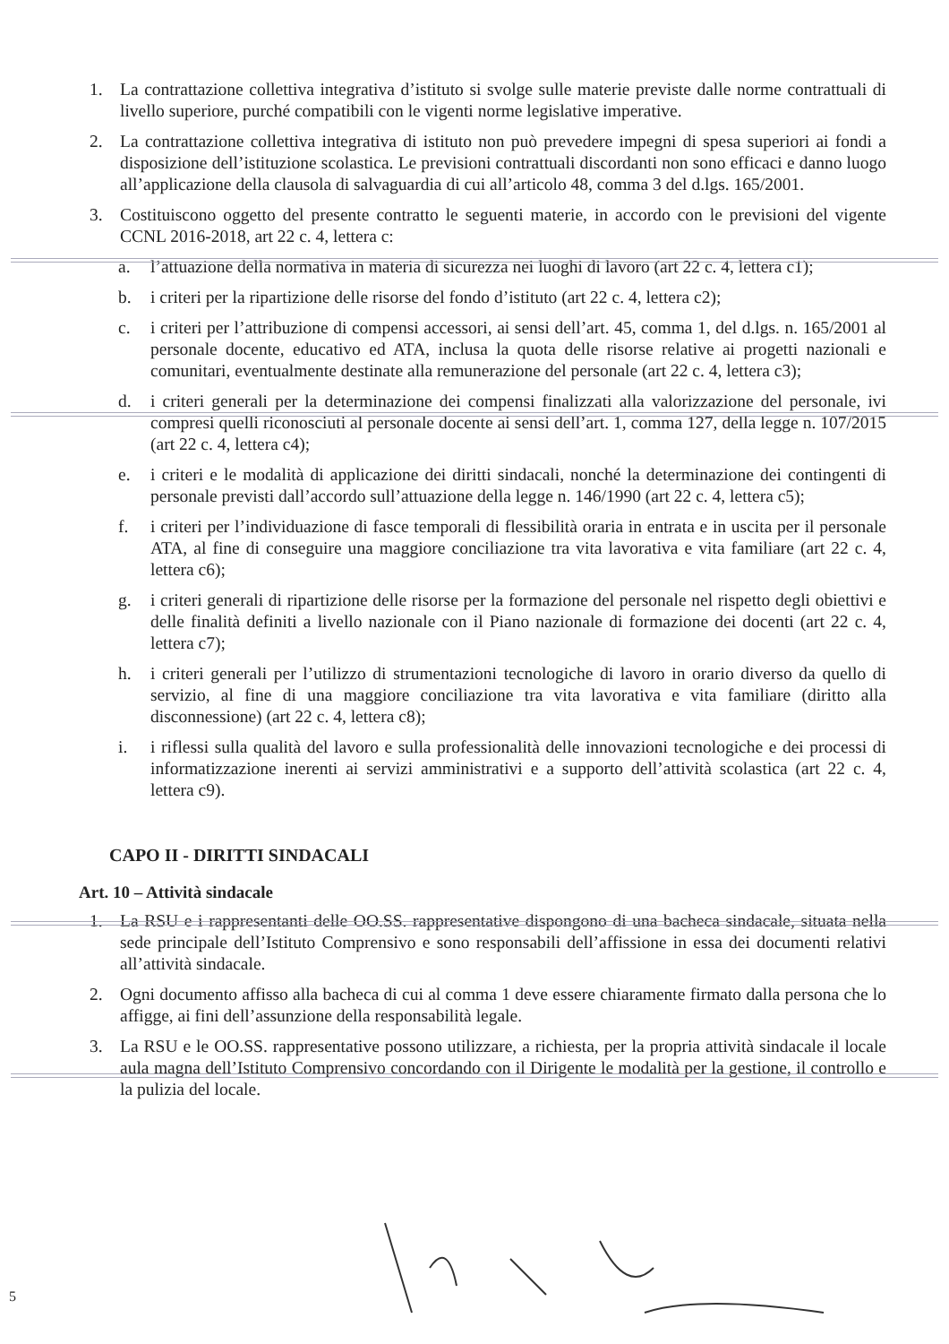1. La contrattazione collettiva integrativa d’istituto si svolge sulle materie previste dalle norme contrattuali di livello superiore, purché compatibili con le vigenti norme legislative imperative.
2. La contrattazione collettiva integrativa di istituto non può prevedere impegni di spesa superiori ai fondi a disposizione dell’istituzione scolastica. Le previsioni contrattuali discordanti non sono efficaci e danno luogo all’applicazione della clausola di salvaguardia di cui all’articolo 48, comma 3 del d.lgs. 165/2001.
3. Costituiscono oggetto del presente contratto le seguenti materie, in accordo con le previsioni del vigente CCNL 2016-2018, art 22 c. 4, lettera c:
a. l’attuazione della normativa in materia di sicurezza nei luoghi di lavoro (art 22 c. 4, lettera c1);
b. i criteri per la ripartizione delle risorse del fondo d’istituto (art 22 c. 4, lettera c2);
c. i criteri per l’attribuzione di compensi accessori, ai sensi dell’art. 45, comma 1, del d.lgs. n. 165/2001 al personale docente, educativo ed ATA, inclusa la quota delle risorse relative ai progetti nazionali e comunitari, eventualmente destinate alla remunerazione del personale (art 22 c. 4, lettera c3);
d. i criteri generali per la determinazione dei compensi finalizzati alla valorizzazione del personale, ivi compresi quelli riconosciuti al personale docente ai sensi dell’art. 1, comma 127, della legge n. 107/2015 (art 22 c. 4, lettera c4);
e. i criteri e le modalità di applicazione dei diritti sindacali, nonché la determinazione dei contingenti di personale previsti dall’accordo sull’attuazione della legge n. 146/1990 (art 22 c. 4, lettera c5);
f. i criteri per l’individuazione di fasce temporali di flessibilità oraria in entrata e in uscita per il personale ATA, al fine di conseguire una maggiore conciliazione tra vita lavorativa e vita familiare (art 22 c. 4, lettera c6);
g. i criteri generali di ripartizione delle risorse per la formazione del personale nel rispetto degli obiettivi e delle finalità definiti a livello nazionale con il Piano nazionale di formazione dei docenti (art 22 c. 4, lettera c7);
h. i criteri generali per l’utilizzo di strumentazioni tecnologiche di lavoro in orario diverso da quello di servizio, al fine di una maggiore conciliazione tra vita lavorativa e vita familiare (diritto alla disconnessione) (art 22 c. 4, lettera c8);
i. i riflessi sulla qualità del lavoro e sulla professionalità delle innovazioni tecnologiche e dei processi di informatizzazione inerenti ai servizi amministrativi e a supporto dell’attività scolastica (art 22 c. 4, lettera c9).
CAPO II - DIRITTI SINDACALI
Art. 10 – Attività sindacale
1. La RSU e i rappresentanti delle OO.SS. rappresentative dispongono di una bacheca sindacale, situata nella sede principale dell’Istituto Comprensivo e sono responsabili dell’affissione in essa dei documenti relativi all’attività sindacale.
2. Ogni documento affisso alla bacheca di cui al comma 1 deve essere chiaramente firmato dalla persona che lo affigge, ai fini dell’assunzione della responsabilità legale.
3. La RSU e le OO.SS. rappresentative possono utilizzare, a richiesta, per la propria attività sindacale il locale aula magna dell’Istituto Comprensivo concordando con il Dirigente le modalità per la gestione, il controllo e la pulizia del locale.
5